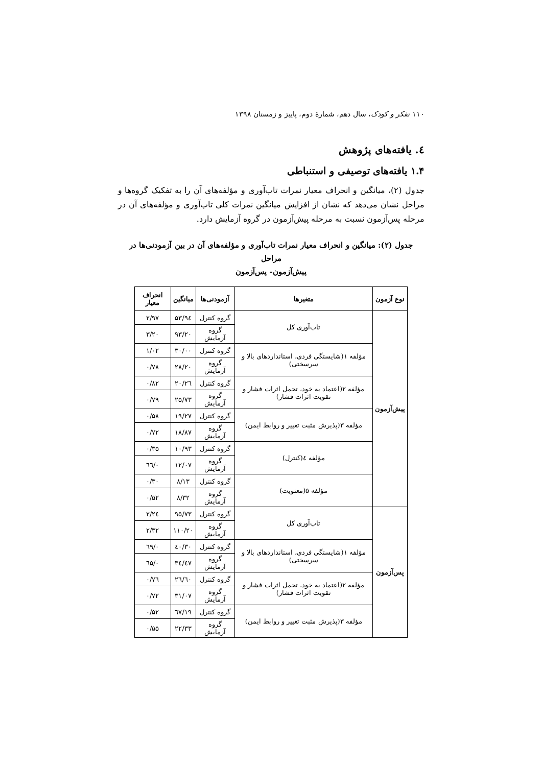۱۱۰ تفکر و کودک، سال دهم، شمارهٔ دوم، پاییز و زمستان ۱۳۹۸
٤. یافته‌های پژوهش
۱.۴ یافته‌های توصیفی و استنباطی
جدول (۲)، میانگین و انحراف معیار نمرات تاب‌آوری و مؤلفه‌های آن را به تفکیک گروه‌ها و مراحل نشان می‌دهد که نشان از افزایش میانگین نمرات کلی تاب‌آوری و مؤلفه‌های آن در مرحله پس‌آزمون نسبت به مرحله پیش‌آزمون در گروه آزمایش دارد.
جدول (۲): میانگین و انحراف معیار نمرات تاب‌آوری و مؤلفه‌های آن در بین آزمودنی‌ها در مراحل
پیش‌آزمون- پس‌آزمون
| نوع آزمون | متغیرها | آزمودنی‌ها | میانگین | انحراف معیار |
| --- | --- | --- | --- | --- |
| پیش‌آزمون | تاب‌آوری کل | گروه کنترل | ۹٤/۵۳ | ۲/۹۷ |
| | | گروه آزمایش | ۹۳/۲۰ | ۳/۲۰ |
| | مؤلفه ۱(شایستگی فردی، استانداردهای بالا و سرسختی) | گروه کنترل | ۳۰/۰۰ | ۱/۰۲ |
| | | گروه آزمایش | ۲۸/۲۰ | ۰/۷۸ |
| | مؤلفه ۲(اعتماد به خود، تحمل اثرات فشار و تقویت اثرات فشار) | گروه کنترل | ۲٦/۲۰ | ۰/۸۲ |
| | | گروه آزمایش | ۲۵/۷۳ | ۰/۷۹ |
| | مؤلفه ۳(پذیرش مثبت تغییر و روابط ایمن) | گروه کنترل | ۱۹/۲۷ | ۰/۵۸ |
| | | گروه آزمایش | ۱۸/۸۷ | ۰/۷۲ |
| | مؤلفه ٤(کنترل) | گروه کنترل | ۱۰/۹۳ | ۰/۳۵ |
| | | گروه آزمایش | ۱۲/۰۷ | ۰/٦٦ |
| | مؤلفه ۵(معنویت) | گروه کنترل | ۸/۱۳ | ۰/۳۰ |
| | | گروه آزمایش | ۸/۳۲ | ۰/۵۲ |
| پس‌آزمون | تاب‌آوری کل | گروه کنترل | ۹۵/۷۳ | ۲/۲٤ |
| | | گروه آزمایش | ۱۱۰/۲۰ | ۲/۳۲ |
| | مؤلفه ۱(شایستگی فردی، استانداردهای بالا و سرسختی) | گروه کنترل | ۳۰/٤۰ | ۰/٦۹ |
| | | گروه آزمایش | ۳٤/٤۷ | ۰/٦۵ |
| | مؤلفه ۲(اعتماد به خود، تحمل اثرات فشار و تقویت اثرات فشار) | گروه کنترل | ۲٦/٦۰ | ۰/۷٦ |
| | | گروه آزمایش | ۳۱/۰۷ | ۰/۷۲ |
| | مؤلفه ۳(پذیرش مثبت تغییر و روابط ایمن) | گروه کنترل | ۱۹/٦۷ | ۰/۵۲ |
| | | گروه آزمایش | ۲۲/۳۳ | ۰/۵۵ |